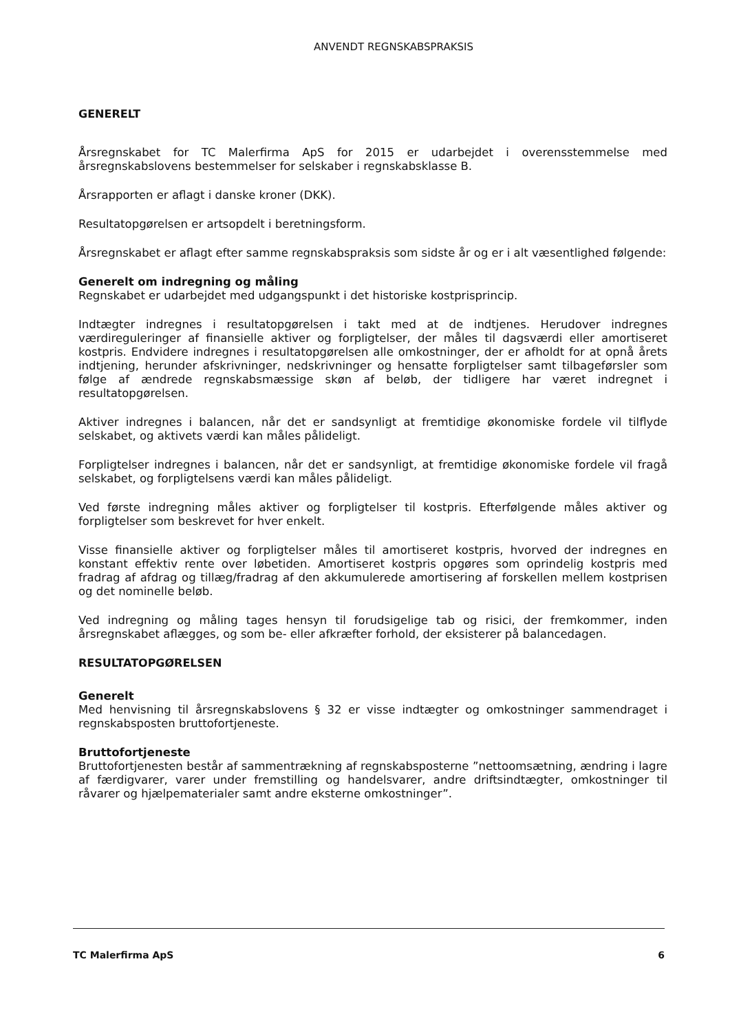ANVENDT REGNSKABSPRAKSIS
GENERELT
Årsregnskabet for TC Malerfirma ApS for 2015 er udarbejdet i overensstemmelse med årsregnskabslovens bestemmelser for selskaber i regnskabsklasse B.
Årsrapporten er aflagt i danske kroner (DKK).
Resultatopgørelsen er artsopdelt i beretningsform.
Årsregnskabet er aflagt efter samme regnskabspraksis som sidste år og er i alt væsentlighed følgende:
Generelt om indregning og måling
Regnskabet er udarbejdet med udgangspunkt i det historiske kostprisprincip.
Indtægter indregnes i resultatopgørelsen i takt med at de indtjenes. Herudover indregnes værdireguleringer af finansielle aktiver og forpligtelser, der måles til dagsværdi eller amortiseret kostpris. Endvidere indregnes i resultatopgørelsen alle omkostninger, der er afholdt for at opnå årets indtjening, herunder afskrivninger, nedskrivninger og hensatte forpligtelser samt tilbageførsler som følge af ændrede regnskabsmæssige skøn af beløb, der tidligere har været indregnet i resultatopgørelsen.
Aktiver indregnes i balancen, når det er sandsynligt at fremtidige økonomiske fordele vil tilflyde selskabet, og aktivets værdi kan måles pålideligt.
Forpligtelser indregnes i balancen, når det er sandsynligt, at fremtidige økonomiske fordele vil fragå selskabet, og forpligtelsens værdi kan måles pålideligt.
Ved første indregning måles aktiver og forpligtelser til kostpris. Efterfølgende måles aktiver og forpligtelser som beskrevet for hver enkelt.
Visse finansielle aktiver og forpligtelser måles til amortiseret kostpris, hvorved der indregnes en konstant effektiv rente over løbetiden. Amortiseret kostpris opgøres som oprindelig kostpris med fradrag af afdrag og tillæg/fradrag af den akkumulerede amortisering af forskellen mellem kostprisen og det nominelle beløb.
Ved indregning og måling tages hensyn til forudsigelige tab og risici, der fremkommer, inden årsregnskabet aflægges, og som be- eller afkræfter forhold, der eksisterer på balancedagen.
RESULTATOPGØRELSEN
Generelt
Med henvisning til årsregnskabslovens § 32 er visse indtægter og omkostninger sammendraget i regnskabsposten bruttofortjeneste.
Bruttofortjeneste
Bruttofortjenesten består af sammentrækning af regnskabsposterne ”nettoomsætning, ændring i lagre af færdigvarer, varer under fremstilling og handelsvarer, andre driftsindtægter, omkostninger til råvarer og hjælpematerialer samt andre eksterne omkostninger”.
TC Malerfirma ApS 6